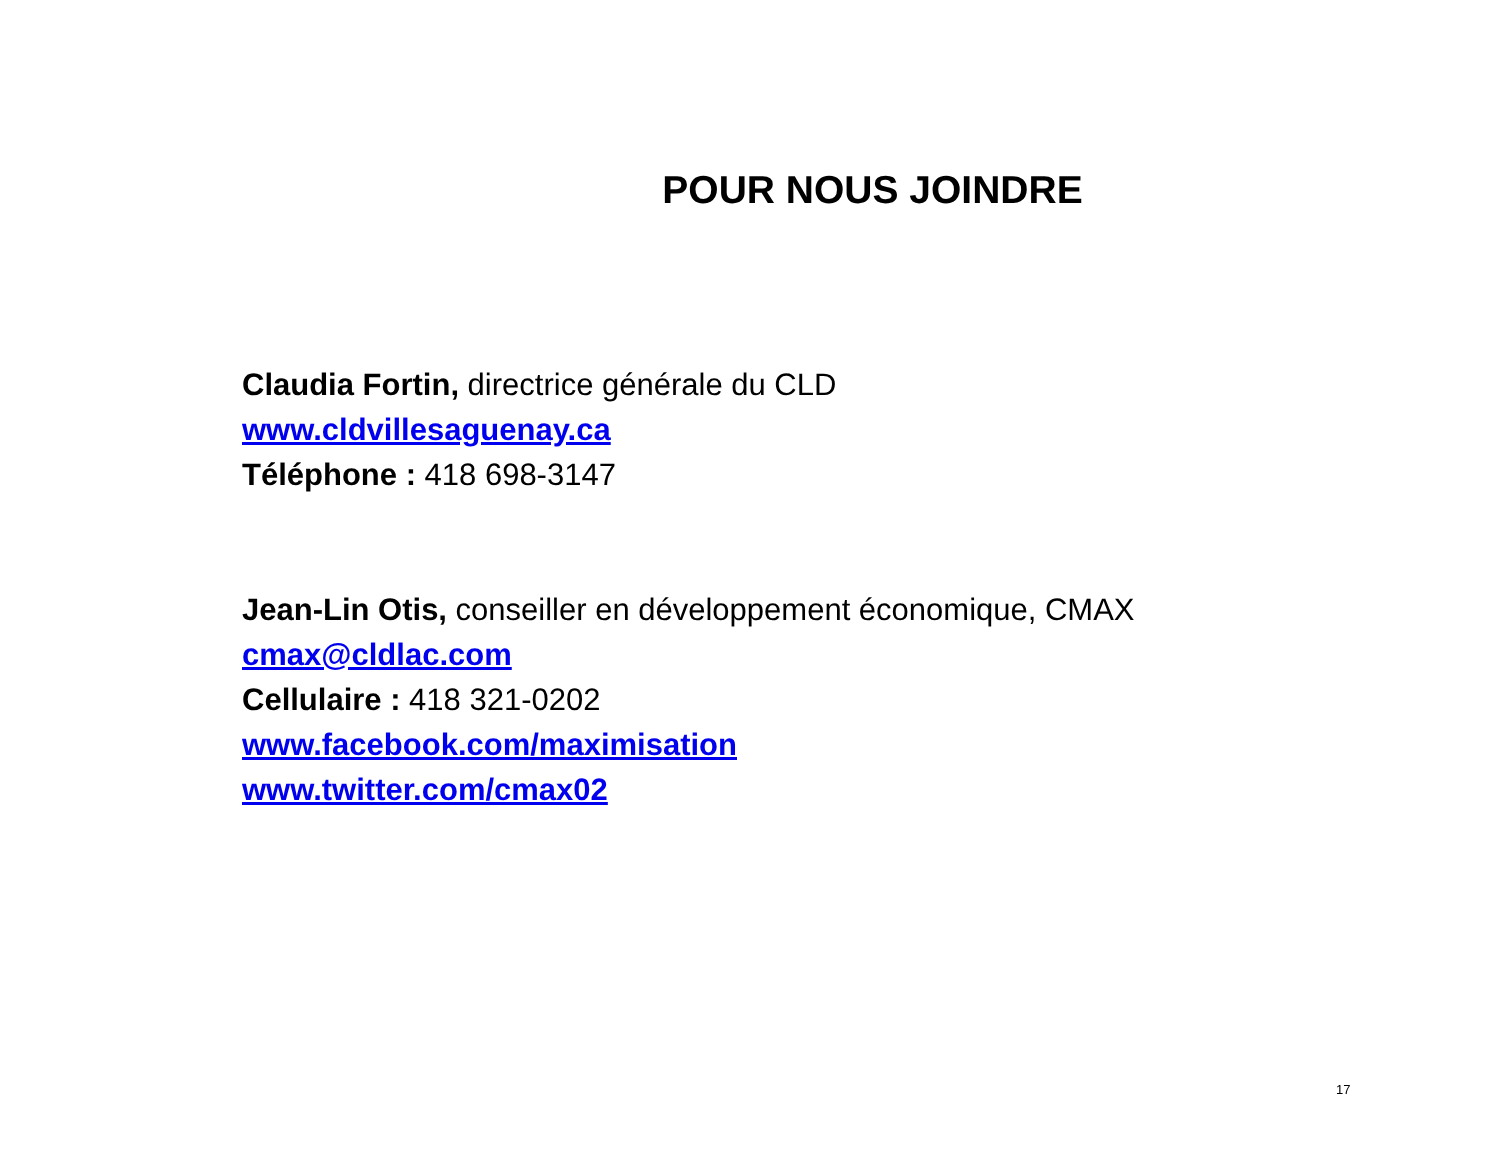POUR NOUS JOINDRE
Claudia Fortin, directrice générale du CLD
www.cldvillesaguenay.ca
Téléphone : 418 698-3147
Jean-Lin Otis, conseiller en développement économique, CMAX
cmax@cldlac.com
Cellulaire : 418 321-0202
www.facebook.com/maximisation
www.twitter.com/cmax02
17